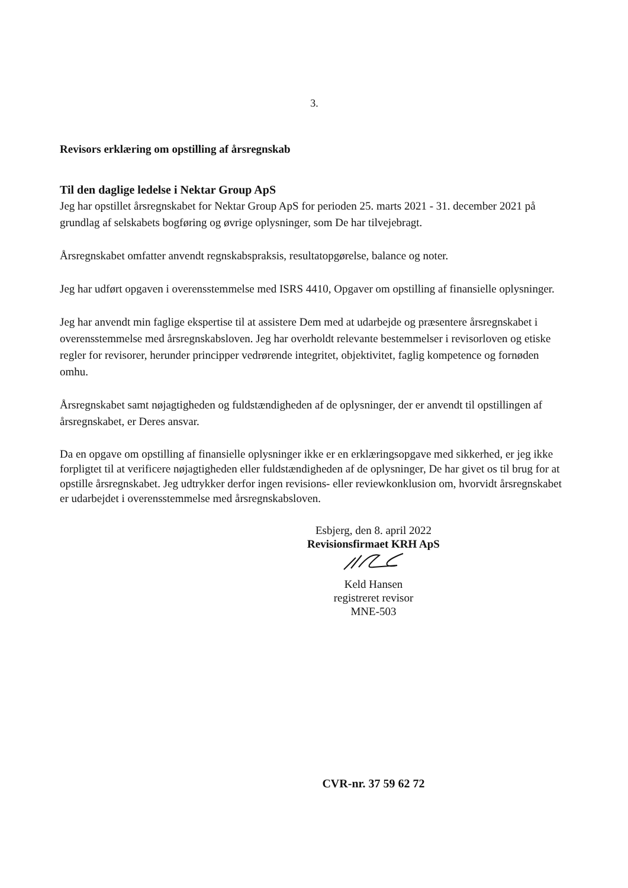3.
Revisors erklæring om opstilling af årsregnskab
Til den daglige ledelse i Nektar Group ApS
Jeg har opstillet årsregnskabet for Nektar Group ApS for perioden 25. marts 2021 - 31. december 2021 på grundlag af selskabets bogføring og øvrige oplysninger, som De har tilvejebragt.
Årsregnskabet omfatter anvendt regnskabspraksis, resultatopgørelse, balance og noter.
Jeg har udført opgaven i overensstemmelse med ISRS 4410, Opgaver om opstilling af finansielle oplysninger.
Jeg har anvendt min faglige ekspertise til at assistere Dem med at udarbejde og præsentere årsregnskabet i overensstemmelse med årsregnskabsloven. Jeg har overholdt relevante bestemmelser i revisorloven og etiske regler for revisorer, herunder principper vedrørende integritet, objektivitet, faglig kompetence og fornøden omhu.
Årsregnskabet samt nøjagtigheden og fuldstændigheden af de oplysninger, der er anvendt til opstillingen af årsregnskabet, er Deres ansvar.
Da en opgave om opstilling af finansielle oplysninger ikke er en erklæringsopgave med sikkerhed, er jeg ikke forpligtet til at verificere nøjagtigheden eller fuldstændigheden af de oplysninger, De har givet os til brug for at opstille årsregnskabet. Jeg udtrykker derfor ingen revisions- eller reviewkonklusion om, hvorvidt årsregnskabet er udarbejdet i overensstemmelse med årsregnskabsloven.
Esbjerg, den 8. april 2022
Revisionsfirmaet KRH ApS
Keld Hansen
registreret revisor
MNE-503
CVR-nr. 37 59 62 72